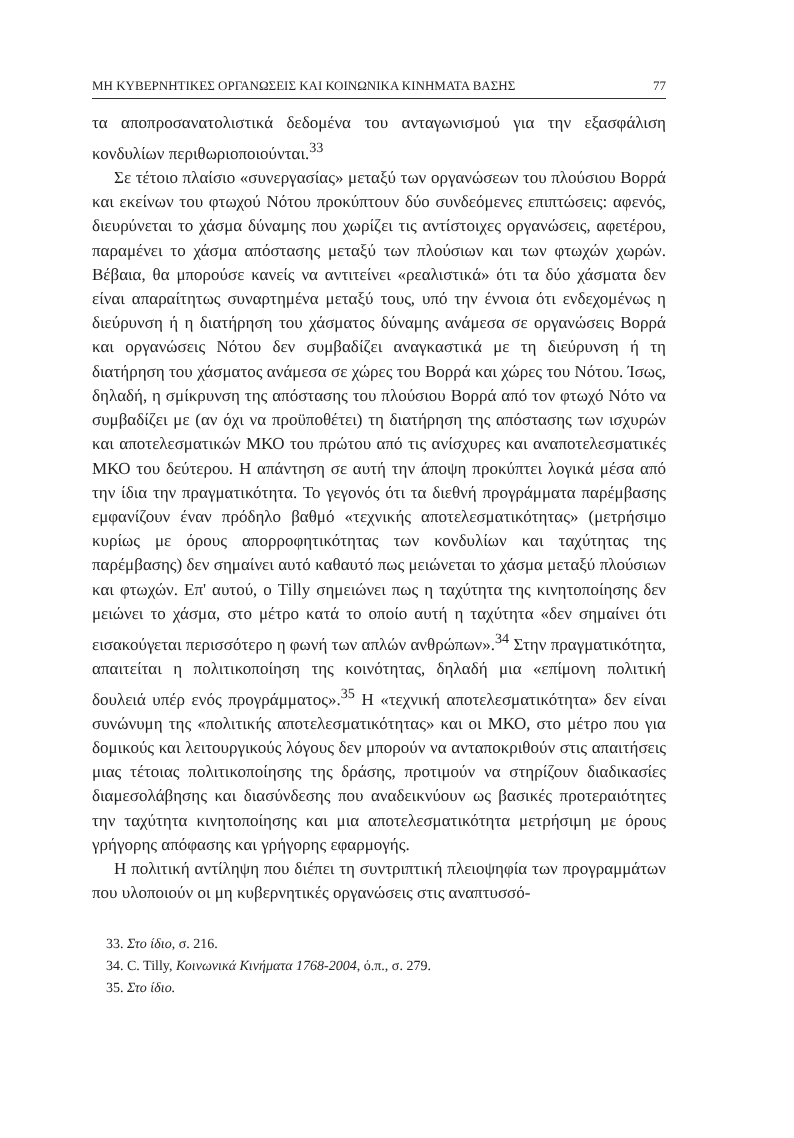ΜΗ ΚΥΒΕΡΝΗΤΙΚΕΣ ΟΡΓΑΝΩΣΕΙΣ ΚΑΙ ΚΟΙΝΩΝΙΚΑ ΚΙΝΗΜΑΤΑ ΒΑΣΗΣ 77
τα αποπροσανατολιστικά δεδομένα του ανταγωνισμού για την εξασφάλιση κονδυλίων περιθωριοποιούνται.<sup>33</sup>
Σε τέτοιο πλαίσιο «συνεργασίας» μεταξύ των οργανώσεων του πλούσιου Βορρά και εκείνων του φτωχού Νότου προκύπτουν δύο συνδεόμενες επιπτώσεις: αφενός, διευρύνεται το χάσμα δύναμης που χωρίζει τις αντίστοιχες οργανώσεις, αφετέρου, παραμένει το χάσμα απόστασης μεταξύ των πλούσιων και των φτωχών χωρών. Βέβαια, θα μπορούσε κανείς να αντιτείνει «ρεαλιστικά» ότι τα δύο χάσματα δεν είναι απαραίτητως συναρτημένα μεταξύ τους, υπό την έννοια ότι ενδεχομένως η διεύρυνση ή η διατήρηση του χάσματος δύναμης ανάμεσα σε οργανώσεις Βορρά και οργανώσεις Νότου δεν συμβαδίζει αναγκαστικά με τη διεύρυνση ή τη διατήρηση του χάσματος ανάμεσα σε χώρες του Βορρά και χώρες του Νότου. Ίσως, δηλαδή, η σμίκρυνση της απόστασης του πλούσιου Βορρά από τον φτωχό Νότο να συμβαδίζει με (αν όχι να προϋποθέτει) τη διατήρηση της απόστασης των ισχυρών και αποτελεσματικών ΜΚΟ του πρώτου από τις ανίσχυρες και αναποτελεσματικές ΜΚΟ του δεύτερου. Η απάντηση σε αυτή την άποψη προκύπτει λογικά μέσα από την ίδια την πραγματικότητα. Το γεγονός ότι τα διεθνή προγράμματα παρέμβασης εμφανίζουν έναν πρόδηλο βαθμό «τεχνικής αποτελεσματικότητας» (μετρήσιμο κυρίως με όρους απορροφητικότητας των κονδυλίων και ταχύτητας της παρέμβασης) δεν σημαίνει αυτό καθαυτό πως μειώνεται το χάσμα μεταξύ πλούσιων και φτωχών. Επ' αυτού, ο Tilly σημειώνει πως η ταχύτητα της κινητοποίησης δεν μειώνει το χάσμα, στο μέτρο κατά το οποίο αυτή η ταχύτητα «δεν σημαίνει ότι εισακούγεται περισσότερο η φωνή των απλών ανθρώπων».<sup>34</sup> Στην πραγματικότητα, απαιτείται η πολιτικοποίηση της κοινότητας, δηλαδή μια «επίμονη πολιτική δουλειά υπέρ ενός προγράμματος».<sup>35</sup> Η «τεχνική αποτελεσματικότητα» δεν είναι συνώνυμη της «πολιτικής αποτελεσματικότητας» και οι ΜΚΟ, στο μέτρο που για δομικούς και λειτουργικούς λόγους δεν μπορούν να ανταποκριθούν στις απαιτήσεις μιας τέτοιας πολιτικοποίησης της δράσης, προτιμούν να στηρίζουν διαδικασίες διαμεσολάβησης και διασύνδεσης που αναδεικνύουν ως βασικές προτεραιότητες την ταχύτητα κινητοποίησης και μια αποτελεσματικότητα μετρήσιμη με όρους γρήγορης απόφασης και γρήγορης εφαρμογής.
Η πολιτική αντίληψη που διέπει τη συντριπτική πλειοψηφία των προγραμμάτων που υλοποιούν οι μη κυβερνητικές οργανώσεις στις αναπτυσσό-
33. Στο ίδιο, σ. 216.
34. C. Tilly, Κοινωνικά Κινήματα 1768-2004, ό.π., σ. 279.
35. Στο ίδιο.